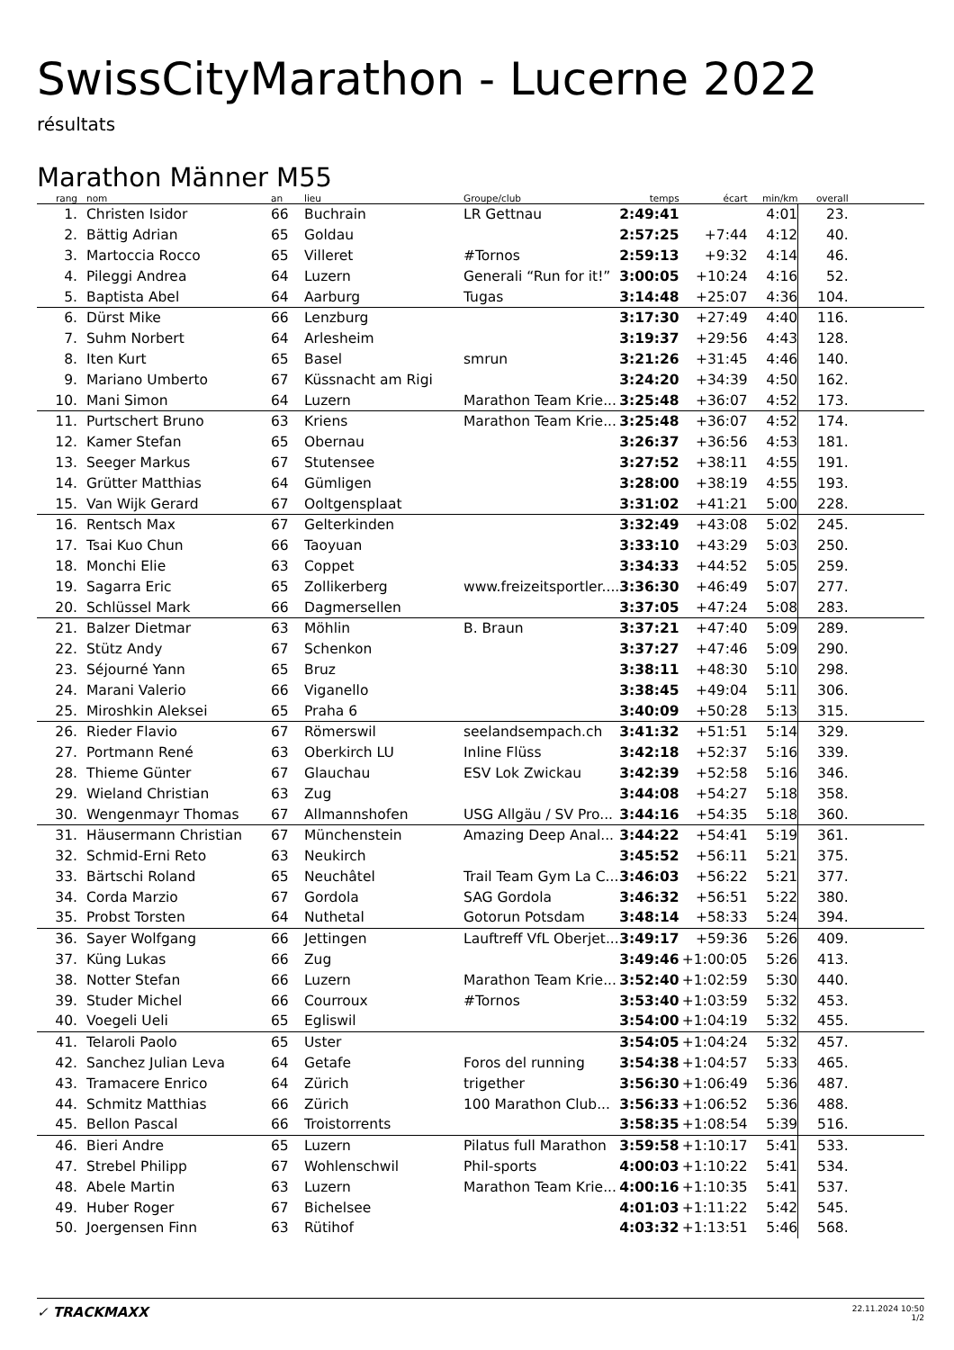SwissCityMarathon - Lucerne 2022
résultats
Marathon Männer M55
| rang | nom | an | lieu | Groupe/club | temps | écart | min/km | overall | |
| --- | --- | --- | --- | --- | --- | --- | --- | --- | --- |
| 1. | Christen Isidor | 66 | Buchrain | LR Gettnau | 2:49:41 | | 4:01 | 23. | |
| 2. | Bättig Adrian | 65 | Goldau | | 2:57:25 | +7:44 | 4:12 | 40. | |
| 3. | Martoccia Rocco | 65 | Villeret | #Tornos | 2:59:13 | +9:32 | 4:14 | 46. | |
| 4. | Pileggi Andrea | 64 | Luzern | Generali “Run for it!” | 3:00:05 | +10:24 | 4:16 | 52. | |
| 5. | Baptista Abel | 64 | Aarburg | Tugas | 3:14:48 | +25:07 | 4:36 | 104. | |
| 6. | Dürst Mike | 66 | Lenzburg | | 3:17:30 | +27:49 | 4:40 | 116. | |
| 7. | Suhm Norbert | 64 | Arlesheim | | 3:19:37 | +29:56 | 4:43 | 128. | |
| 8. | Iten Kurt | 65 | Basel | smrun | 3:21:26 | +31:45 | 4:46 | 140. | |
| 9. | Mariano Umberto | 67 | Küssnacht am Rigi | | 3:24:20 | +34:39 | 4:50 | 162. | |
| 10. | Mani Simon | 64 | Luzern | Marathon Team Krie... | 3:25:48 | +36:07 | 4:52 | 173. | |
| 11. | Purtschert Bruno | 63 | Kriens | Marathon Team Krie... | 3:25:48 | +36:07 | 4:52 | 174. | |
| 12. | Kamer Stefan | 65 | Obernau | | 3:26:37 | +36:56 | 4:53 | 181. | |
| 13. | Seeger Markus | 67 | Stutensee | | 3:27:52 | +38:11 | 4:55 | 191. | |
| 14. | Grütter Matthias | 64 | Gümligen | | 3:28:00 | +38:19 | 4:55 | 193. | |
| 15. | Van Wijk Gerard | 67 | Ooltgensplaat | | 3:31:02 | +41:21 | 5:00 | 228. | |
| 16. | Rentsch Max | 67 | Gelterkinden | | 3:32:49 | +43:08 | 5:02 | 245. | |
| 17. | Tsai Kuo Chun | 66 | Taoyuan | | 3:33:10 | +43:29 | 5:03 | 250. | |
| 18. | Monchi Elie | 63 | Coppet | | 3:34:33 | +44:52 | 5:05 | 259. | |
| 19. | Sagarra Eric | 65 | Zollikerberg | www.freizeitsportler.... | 3:36:30 | +46:49 | 5:07 | 277. | |
| 20. | Schlüssel Mark | 66 | Dagmersellen | | 3:37:05 | +47:24 | 5:08 | 283. | |
| 21. | Balzer Dietmar | 63 | Möhlin | B. Braun | 3:37:21 | +47:40 | 5:09 | 289. | |
| 22. | Stütz Andy | 67 | Schenkon | | 3:37:27 | +47:46 | 5:09 | 290. | |
| 23. | Séjourné Yann | 65 | Bruz | | 3:38:11 | +48:30 | 5:10 | 298. | |
| 24. | Marani Valerio | 66 | Viganello | | 3:38:45 | +49:04 | 5:11 | 306. | |
| 25. | Miroshkin Aleksei | 65 | Praha 6 | | 3:40:09 | +50:28 | 5:13 | 315. | |
| 26. | Rieder Flavio | 67 | Römerswil | seelandsempach.ch | 3:41:32 | +51:51 | 5:14 | 329. | |
| 27. | Portmann René | 63 | Oberkirch LU | Inline Flüss | 3:42:18 | +52:37 | 5:16 | 339. | |
| 28. | Thieme Günter | 67 | Glauchau | ESV Lok Zwickau | 3:42:39 | +52:58 | 5:16 | 346. | |
| 29. | Wieland Christian | 63 | Zug | | 3:44:08 | +54:27 | 5:18 | 358. | |
| 30. | Wengenmayr Thomas | 67 | Allmannshofen | USG Allgäu / SV Pro... | 3:44:16 | +54:35 | 5:18 | 360. | |
| 31. | Häusermann Christian | 67 | Münchenstein | Amazing Deep Anal... | 3:44:22 | +54:41 | 5:19 | 361. | |
| 32. | Schmid-Erni Reto | 63 | Neukirch | | 3:45:52 | +56:11 | 5:21 | 375. | |
| 33. | Bärtschi Roland | 65 | Neuchâtel | Trail Team Gym La C... | 3:46:03 | +56:22 | 5:21 | 377. | |
| 34. | Corda Marzio | 67 | Gordola | SAG Gordola | 3:46:32 | +56:51 | 5:22 | 380. | |
| 35. | Probst Torsten | 64 | Nuthetal | Gotorun Potsdam | 3:48:14 | +58:33 | 5:24 | 394. | |
| 36. | Sayer Wolfgang | 66 | Jettingen | Lauftreff VfL Oberjet... | 3:49:17 | +59:36 | 5:26 | 409. | |
| 37. | Küng Lukas | 66 | Zug | | 3:49:46 | +1:00:05 | 5:26 | 413. | |
| 38. | Notter Stefan | 66 | Luzern | Marathon Team Krie... | 3:52:40 | +1:02:59 | 5:30 | 440. | |
| 39. | Studer Michel | 66 | Courroux | #Tornos | 3:53:40 | +1:03:59 | 5:32 | 453. | |
| 40. | Voegeli Ueli | 65 | Egliswil | | 3:54:00 | +1:04:19 | 5:32 | 455. | |
| 41. | Telaroli Paolo | 65 | Uster | | 3:54:05 | +1:04:24 | 5:32 | 457. | |
| 42. | Sanchez Julian Leva | 64 | Getafe | Foros del running | 3:54:38 | +1:04:57 | 5:33 | 465. | |
| 43. | Tramacere Enrico | 64 | Zürich | trigether | 3:56:30 | +1:06:49 | 5:36 | 487. | |
| 44. | Schmitz Matthias | 66 | Zürich | 100 Marathon Club... | 3:56:33 | +1:06:52 | 5:36 | 488. | |
| 45. | Bellon Pascal | 66 | Troistorrents | | 3:58:35 | +1:08:54 | 5:39 | 516. | |
| 46. | Bieri Andre | 65 | Luzern | Pilatus full Marathon | 3:59:58 | +1:10:17 | 5:41 | 533. | |
| 47. | Strebel Philipp | 67 | Wohlenschwil | Phil-sports | 4:00:03 | +1:10:22 | 5:41 | 534. | |
| 48. | Abele Martin | 63 | Luzern | Marathon Team Krie... | 4:00:16 | +1:10:35 | 5:41 | 537. | |
| 49. | Huber Roger | 67 | Bichelsee | | 4:01:03 | +1:11:22 | 5:42 | 545. | |
| 50. | Joergensen Finn | 63 | Rütihof | | 4:03:32 | +1:13:51 | 5:46 | 568. | |
✓ TRACKMAXX
22.11.2024 10:50
1/2